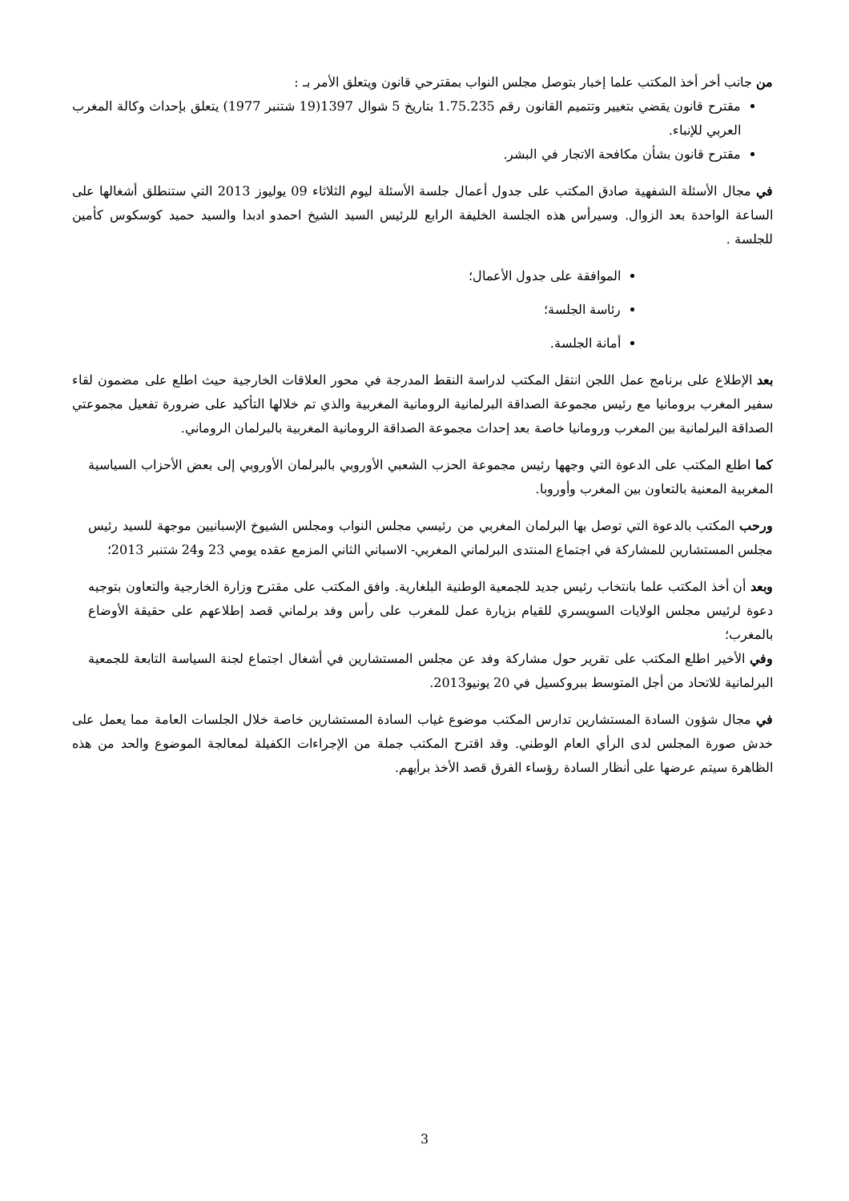من جانب أخر أخذ المكتب علما إخبار بتوصل مجلس النواب بمقترحي قانون ويتعلق الأمر بـ :
مقترح قانون يقضي بتغيير وتتميم القانون رقم 1.75.235 بتاريخ 5 شوال 1397(19 شتنبر 1977) يتعلق بإحداث وكالة المغرب العربي للإنباء.
مقترح قانون بشأن مكافحة الاتجار في البشر.
في مجال الأسئلة الشفهية صادق المكتب على جدول أعمال جلسة الأسئلة ليوم الثلاثاء 09 يوليوز 2013 التي ستنطلق أشغالها على الساعة الواحدة بعد الزوال. وسيرأس هذه الجلسة الخليفة الرابع للرئيس السيد الشيخ احمدو ادبدا والسيد حميد كوسكوس كأمين للجلسة .
الموافقة على جدول الأعمال؛
رئاسة الجلسة؛
أمانة الجلسة.
بعد الإطلاع على برنامج عمل اللجن انتقل المكتب لدراسة النقط المدرجة في محور العلاقات الخارجية حيث اطلع على مضمون لقاء سفير المغرب برومانيا مع رئيس مجموعة الصداقة البرلمانية الرومانية المغربية والذي تم خلالها التأكيد على ضرورة تفعيل مجموعتي الصداقة البرلمانية بين المغرب ورومانيا خاصة بعد إحداث مجموعة الصداقة الرومانية المغربية بالبرلمان الروماني.
كما اطلع المكتب على الدعوة التي وجهها رئيس مجموعة الحزب الشعبي الأوروبي بالبرلمان الأوروبي إلى بعض الأحزاب السياسية المغربية المعنية بالتعاون بين المغرب وأوروبا.
ورحب المكتب بالدعوة التي توصل بها البرلمان المغربي من رئيسي مجلس النواب ومجلس الشيوخ الإسبانيين موجهة للسيد رئيس مجلس المستشارين للمشاركة في اجتماع المنتدى البرلماني المغربي- الاسباني الثاني المزمع عقده يومي 23 و24 شتنبر 2013؛
وبعد أن أخذ المكتب علما بانتخاب رئيس جديد للجمعية الوطنية البلغارية. وافق المكتب على مقترح وزارة الخارجية والتعاون بتوجيه دعوة لرئيس مجلس الولايات السويسري للقيام بزيارة عمل للمغرب على رأس وفد برلماني قصد إطلاعهم على حقيقة الأوضاع بالمغرب؛
وفي الأخير اطلع المكتب على تقرير حول مشاركة وفد عن مجلس المستشارين في أشغال اجتماع لجنة السياسة التابعة للجمعية البرلمانية للاتحاد من أجل المتوسط ببروكسيل في 20 يونيو2013.
في مجال شؤون السادة المستشارين تدارس المكتب موضوع غياب السادة المستشارين خاصة خلال الجلسات العامة مما يعمل على خدش صورة المجلس لدى الرأي العام الوطني. وقد اقترح المكتب جملة من الإجراءات الكفيلة لمعالجة الموضوع والحد من هذه الظاهرة سيتم عرضها على أنظار السادة رؤساء الفرق قصد الأخذ برأيهم.
3